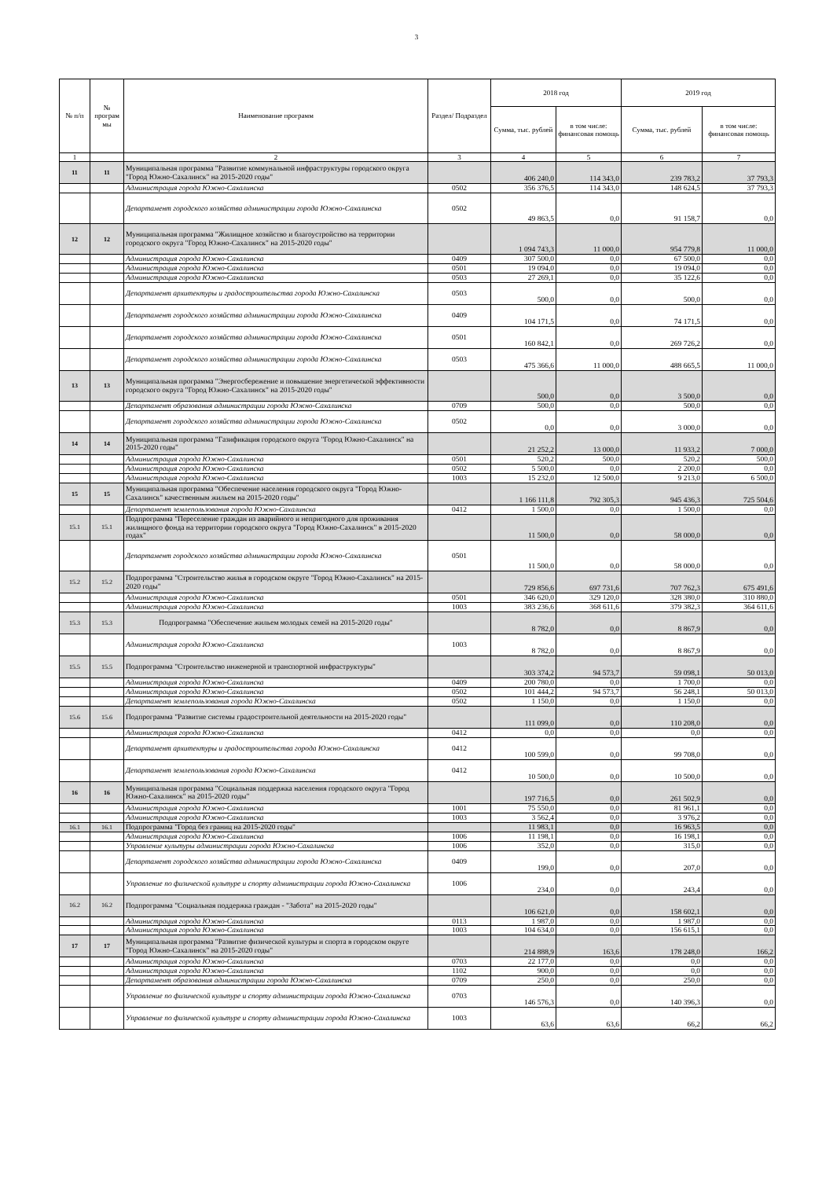3
| № п/п | № програм мы | Наименование программ | Раздел/ Подраздел | 2018 год | | 2019 год | |
| --- | --- | --- | --- | --- | --- | --- | --- |
| | | | | Сумма, тыс. рублей | в том числе: финансовая помощь | Сумма, тыс. рублей | в том числе: финансовая помощь |
| 1 | | 2 | 3 | 4 | 5 | 6 | 7 |
| 11 | 11 | Муниципальная программа "Развитие коммунальной инфраструктуры городского округа "Город Южно-Сахалинск" на 2015-2020 годы" | | 406 240,0 | 114 343,0 | 239 783,2 | 37 793,3 |
| | | Администрация города Южно-Сахалинска | 0502 | 356 376,5 | 114 343,0 | 148 624,5 | 37 793,3 |
| | | Департамент городского хозяйства администрации города Южно-Сахалинска | 0502 | 49 863,5 | 0,0 | 91 158,7 | 0,0 |
| 12 | 12 | Муниципальная программа "Жилищное хозяйство и благоустройство на территории городского округа "Город Южно-Сахалинск" на 2015-2020 годы" | | 1 094 743,3 | 11 000,0 | 954 779,8 | 11 000,0 |
| | | Администрация города Южно-Сахалинска | 0409 | 307 500,0 | 0,0 | 67 500,0 | 0,0 |
| | | Администрация города Южно-Сахалинска | 0501 | 19 094,0 | 0,0 | 19 094,0 | 0,0 |
| | | Администрация города Южно-Сахалинска | 0503 | 27 269,1 | 0,0 | 35 122,6 | 0,0 |
| | | Департамент архитектуры и градостроительства города Южно-Сахалинска | 0503 | 500,0 | 0,0 | 500,0 | 0,0 |
| | | Департамент городского хозяйства администрации города Южно-Сахалинска | 0409 | 104 171,5 | 0,0 | 74 171,5 | 0,0 |
| | | Департамент городского хозяйства администрации города Южно-Сахалинска | 0501 | 160 842,1 | 0,0 | 269 726,2 | 0,0 |
| | | Департамент городского хозяйства администрации города Южно-Сахалинска | 0503 | 475 366,6 | 11 000,0 | 488 665,5 | 11 000,0 |
| 13 | 13 | Муниципальная программа "Энергосбережение и повышение энергетической эффективности городского округа "Город Южно-Сахалинск" на 2015-2020 годы" | | 500,0 | 0,0 | 3 500,0 | 0,0 |
| | | Департамент образования администрации города Южно-Сахалинска | 0709 | 500,0 | 0,0 | 500,0 | 0,0 |
| | | Департамент городского хозяйства администрации города Южно-Сахалинска | 0502 | 0,0 | 0,0 | 3 000,0 | 0,0 |
| 14 | 14 | Муниципальная программа "Газификация городского округа "Город Южно-Сахалинск" на 2015-2020 годы" | | 21 252,2 | 13 000,0 | 11 933,2 | 7 000,0 |
| | | Администрация города Южно-Сахалинска | 0501 | 520,2 | 500,0 | 520,2 | 500,0 |
| | | Администрация города Южно-Сахалинска | 0502 | 5 500,0 | 0,0 | 2 200,0 | 0,0 |
| | | Администрация города Южно-Сахалинска | 1003 | 15 232,0 | 12 500,0 | 9 213,0 | 6 500,0 |
| 15 | 15 | Муниципальная программа "Обеспечение населения городского округа "Город Южно-Сахалинск" качественным жильем на 2015-2020 годы" | | 1 166 111,8 | 792 305,3 | 945 436,3 | 725 504,6 |
| | | Департамент землепользования города Южно-Сахалинска | 0412 | 1 500,0 | 0,0 | 1 500,0 | 0,0 |
| 15.1 | 15.1 | Подпрограмма "Переселение граждан из аварийного и непригодного для проживания жилищного фонда на территории городского округа "Город Южно-Сахалинск" в 2015-2020 годах" | | 11 500,0 | 0,0 | 58 000,0 | 0,0 |
| | | Департамент городского хозяйства администрации города Южно-Сахалинска | 0501 | 11 500,0 | 0,0 | 58 000,0 | 0,0 |
| 15.2 | 15.2 | Подпрограмма "Строительство жилья в городском округе "Город Южно-Сахалинск" на 2015-2020 годы" | | 729 856,6 | 697 731,6 | 707 762,3 | 675 491,6 |
| | | Администрация города Южно-Сахалинска | 0501 | 346 620,0 | 329 120,0 | 328 380,0 | 310 880,0 |
| | | Администрация города Южно-Сахалинска | 1003 | 383 236,6 | 368 611,6 | 379 382,3 | 364 611,6 |
| 15.3 | 15.3 | Подпрограмма "Обеспечение жильем молодых семей на 2015-2020 годы" | | 8 782,0 | 0,0 | 8 867,9 | 0,0 |
| | | Администрация города Южно-Сахалинска | 1003 | 8 782,0 | 0,0 | 8 867,9 | 0,0 |
| 15.5 | 15.5 | Подпрограмма "Строительство инженерной и транспортной инфраструктуры" | | 303 374,2 | 94 573,7 | 59 098,1 | 50 013,0 |
| | | Администрация города Южно-Сахалинска | 0409 | 200 780,0 | 0,0 | 1 700,0 | 0,0 |
| | | Администрация города Южно-Сахалинска | 0502 | 101 444,2 | 94 573,7 | 56 248,1 | 50 013,0 |
| | | Департамент землепользования города Южно-Сахалинска | 0502 | 1 150,0 | 0,0 | 1 150,0 | 0,0 |
| 15.6 | 15.6 | Подпрограмма "Развитие системы градостроительной деятельности на 2015-2020 годы" | | 111 099,0 | 0,0 | 110 208,0 | 0,0 |
| | | Администрация города Южно-Сахалинска | 0412 | 0,0 | 0,0 | 0,0 | 0,0 |
| | | Департамент архитектуры и градостроительства города Южно-Сахалинска | 0412 | 100 599,0 | 0,0 | 99 708,0 | 0,0 |
| | | Департамент землепользования города Южно-Сахалинска | 0412 | 10 500,0 | 0,0 | 10 500,0 | 0,0 |
| 16 | 16 | Муниципальная программа "Социальная поддержка населения городского округа "Город Южно-Сахалинск" на 2015-2020 годы" | | 197 716,5 | 0,0 | 261 502,9 | 0,0 |
| | | Администрация города Южно-Сахалинска | 1001 | 75 550,0 | 0,0 | 81 961,1 | 0,0 |
| | | Администрация города Южно-Сахалинска | 1003 | 3 562,4 | 0,0 | 3 976,2 | 0,0 |
| 16.1 | 16.1 | Подпрограмма "Город без границ на 2015-2020 годы" | | 11 983,1 | 0,0 | 16 963,5 | 0,0 |
| | | Администрация города Южно-Сахалинска | 1006 | 11 198,1 | 0,0 | 16 198,1 | 0,0 |
| | | Управление культуры администрации города Южно-Сахалинска | 1006 | 352,0 | 0,0 | 315,0 | 0,0 |
| | | Департамент городского хозяйства администрации города Южно-Сахалинска | 0409 | 199,0 | 0,0 | 207,0 | 0,0 |
| | | Управление по физической культуре и спорту администрации города Южно-Сахалинска | 1006 | 234,0 | 0,0 | 243,4 | 0,0 |
| 16.2 | 16.2 | Подпрограмма "Социальная поддержка граждан - "Забота" на 2015-2020 годы" | | 106 621,0 | 0,0 | 158 602,1 | 0,0 |
| | | Администрация города Южно-Сахалинска | 0113 | 1 987,0 | 0,0 | 1 987,0 | 0,0 |
| | | Администрация города Южно-Сахалинска | 1003 | 104 634,0 | 0,0 | 156 615,1 | 0,0 |
| 17 | 17 | Муниципальная программа "Развитие физической культуры и спорта в городском округе "Город Южно-Сахалинск" на 2015-2020 годы" | | 214 888,9 | 163,6 | 178 248,0 | 166,2 |
| | | Администрация города Южно-Сахалинска | 0703 | 22 177,0 | 0,0 | 0,0 | 0,0 |
| | | Администрация города Южно-Сахалинска | 1102 | 900,0 | 0,0 | 0,0 | 0,0 |
| | | Департамент образования администрации города Южно-Сахалинска | 0709 | 250,0 | 0,0 | 250,0 | 0,0 |
| | | Управление по физической культуре и спорту администрации города Южно-Сахалинска | 0703 | 146 576,3 | 0,0 | 140 396,3 | 0,0 |
| | | Управление по физической культуре и спорту администрации города Южно-Сахалинска | 1003 | 63,6 | 63,6 | 66,2 | 66,2 |